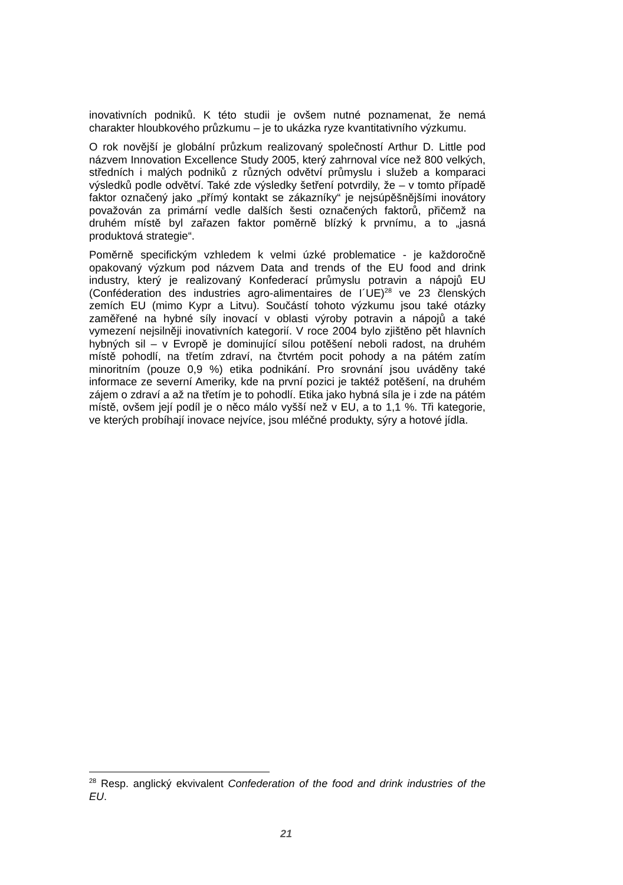inovativních podniků. K této studii je ovšem nutné poznamenat, že nemá charakter hloubkového průzkumu – je to ukázka ryze kvantitativního výzkumu.
O rok novější je globální průzkum realizovaný společností Arthur D. Little pod názvem Innovation Excellence Study 2005, který zahrnoval více než 800 velkých, středních i malých podniků z různých odvětví průmyslu i služeb a komparaci výsledků podle odvětví. Také zde výsledky šetření potvrdily, že – v tomto případě faktor označený jako „přímý kontakt se zákazníky“ je nejsúpěšnějšími inovátory považován za primární vedle dalších šesti označených faktorů, přičemž na druhém místě byl zařazen faktor poměrně blízký k prvnímu, a to „jasná produktová strategie“.
Poměrně specifickým vzhledem k velmi úzké problematice - je každoročně opakovaný výzkum pod názvem Data and trends of the EU food and drink industry, který je realizovaný Konfederací průmyslu potravin a nápojů EU (Conféderation des industries agro-alimentaires de I´UE)<sup>28</sup> ve 23 členských zemích EU (mimo Kypr a Litvu). Součástí tohoto výzkumu jsou také otázky zaměřené na hybné síly inovací v oblasti výroby potravin a nápojů a také vymezení nejsilněji inovativních kategorií. V roce 2004 bylo zjištěno pět hlavních hybných sil – v Evropě je dominující sílou potěšení neboli radost, na druhém místě pohodlí, na třetím zdraví, na čtvrtém pocit pohody a na pátém zatím minoritním (pouze 0,9 %) etika podnikání. Pro srovnání jsou uváděny také informace ze severní Ameriky, kde na první pozici je taktéž potěšení, na druhém zájem o zdraví a až na třetím je to pohodlí. Etika jako hybná síla je i zde na pátém místě, ovšem její podíl je o něco málo vyšší než v EU, a to 1,1 %. Tři kategorie, ve kterých probíhají inovace nejvíce, jsou mléčné produkty, sýry a hotové jídla.
<sup>28</sup> Resp. anglický ekvivalent Confederation of the food and drink industries of the EU.
21